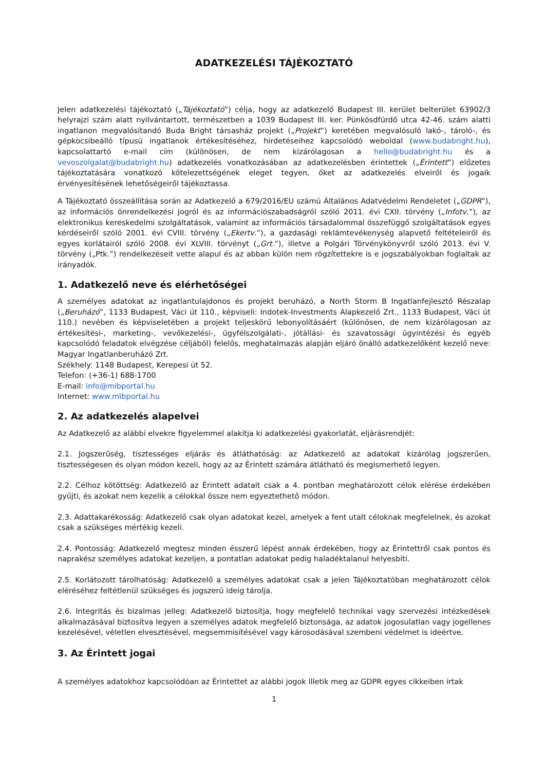ADATKEZELÉSI TÁJÉKOZTATÓ
Jelen adatkezelési tájékoztató („Tájékoztató”) célja, hogy az adatkezelő Budapest III. kerület belterület 63902/3 helyrajzi szám alatt nyilvántartott, természetben a 1039 Budapest III. ker. Pünkösdfürdő utca 42-46. szám alatti ingatlanon megvalósítandó Buda Bright társasház projekt („Projekt”) keretében megvalósuló lakó-, tároló-, és gépkocsibeálló típusú ingatlanok értékesítéséhez, hirdetéseihez kapcsolódó weboldal (www.budabright.hu), kapcsolattartó e-mail cím (különösen, de nem kizárólagosan a hello@budabright.hu és a vevoszolgalat@budabright.hu) adatkezelés vonatkozásában az adatkezelésben érintettek („Érintett”) előzetes tájékoztatására vonatkozó kötelezettségének eleget tegyen, őket az adatkezelés elveiről és jogaik érvényesítésének lehetőségeiről tájékoztassa.
A Tájékoztató összeállítása során az Adatkezelő a 679/2016/EU számú Általános Adatvédelmi Rendeletet („GDPR”), az információs önrendelkezési jogról és az információszabadságról szóló 2011. évi CXII. törvény („Infotv.”), az elektronikus kereskedelmi szolgáltatások, valamint az információs társadalommal összefüggő szolgáltatások egyes kérdéseiről szóló 2001. évi CVIII. törvény („Ekertv.”), a gazdasági reklámtevékenység alapvető feltételeiről és egyes korlátairól szóló 2008. évi XLVIII. törvényt („Grt.”), illetve a Polgári Törvénykönyvről szóló 2013. évi V. törvény („Ptk.”) rendelkezéseit vette alapul és az abban külön nem rögzítettekre is e jogszabályokban foglaltak az irányadók.
1. Adatkezelő neve és elérhetőségei
A személyes adatokat az ingatlantulajdonos és projekt beruházó, a North Storm B Ingatlanfejlesztő Részalap („Beruházó”, 1133 Budapest, Váci út 110., képviseli: Indotek-Investments Alapkezelő Zrt., 1133 Budapest, Váci út 110.) nevében és képviseletében a projekt teljeskörű lebonyolításáért (különösen, de nem kizárólagosan az értékesítési-, marketing-, vevőkezelési-, ügyfélszolgálati-, jótállási- és szavatossági ügyintézési és egyéb kapcsolódó feladatok elvégzése céljából) felelős, meghatalmazás alapján eljáró önálló adatkezelőként kezelő neve: Magyar Ingatlanberuházó Zrt.
Székhely: 1148 Budapest, Kerepesi út 52.
Telefon: (+36-1) 688-1700
E-mail: info@mibportal.hu
Internet: www.mibportal.hu
2. Az adatkezelés alapelvei
Az Adatkezelő az alábbi elvekre figyelemmel alakítja ki adatkezelési gyakorlatát, eljárásrendjét:
2.1. Jogszerűség, tisztességes eljárás és átláthatóság: az Adatkezelő az adatokat kizárólag jogszerűen, tisztességesen és olyan módon kezeli, hogy az az Érintett számára átlátható és megismerhető legyen.
2.2. Célhoz kötöttség: Adatkezelő az Érintett adatait csak a 4. pontban meghatározott célok elérése érdekében gyűjti, és azokat nem kezelik a célokkal össze nem egyeztethető módon.
2.3. Adattakarékosság: Adatkezelő csak olyan adatokat kezel, amelyek a fent utalt céloknak megfelelnek, és azokat csak a szükséges mértékig kezeli.
2.4. Pontosság: Adatkezelő megtesz minden ésszerű lépést annak érdekében, hogy az Érintettről csak pontos és naprakész személyes adatokat kezeljen, a pontatlan adatokat pedig haladéktalanul helyesbíti.
2.5. Korlátozott tárolhatóság: Adatkezelő a személyes adatokat csak a jelen Tájékoztatóban meghatározott célok eléréséhez feltétlenül szükséges és jogszerű ideig tárolja.
2.6. Integritás és bizalmas jelleg: Adatkezelő biztosítja, hogy megfelelő technikai vagy szervezési intézkedések alkalmazásával biztosítva legyen a személyes adatok megfelelő biztonsága, az adatok jogosulatlan vagy jogellenes kezelésével, véletlen elvesztésével, megsemmisítésével vagy károsodásával szembeni védelmet is ideértve.
3. Az Érintett jogai
A személyes adatokhoz kapcsolódóan az Érintettet az alábbi jogok illetik meg az GDPR egyes cikkeiben írtak
1